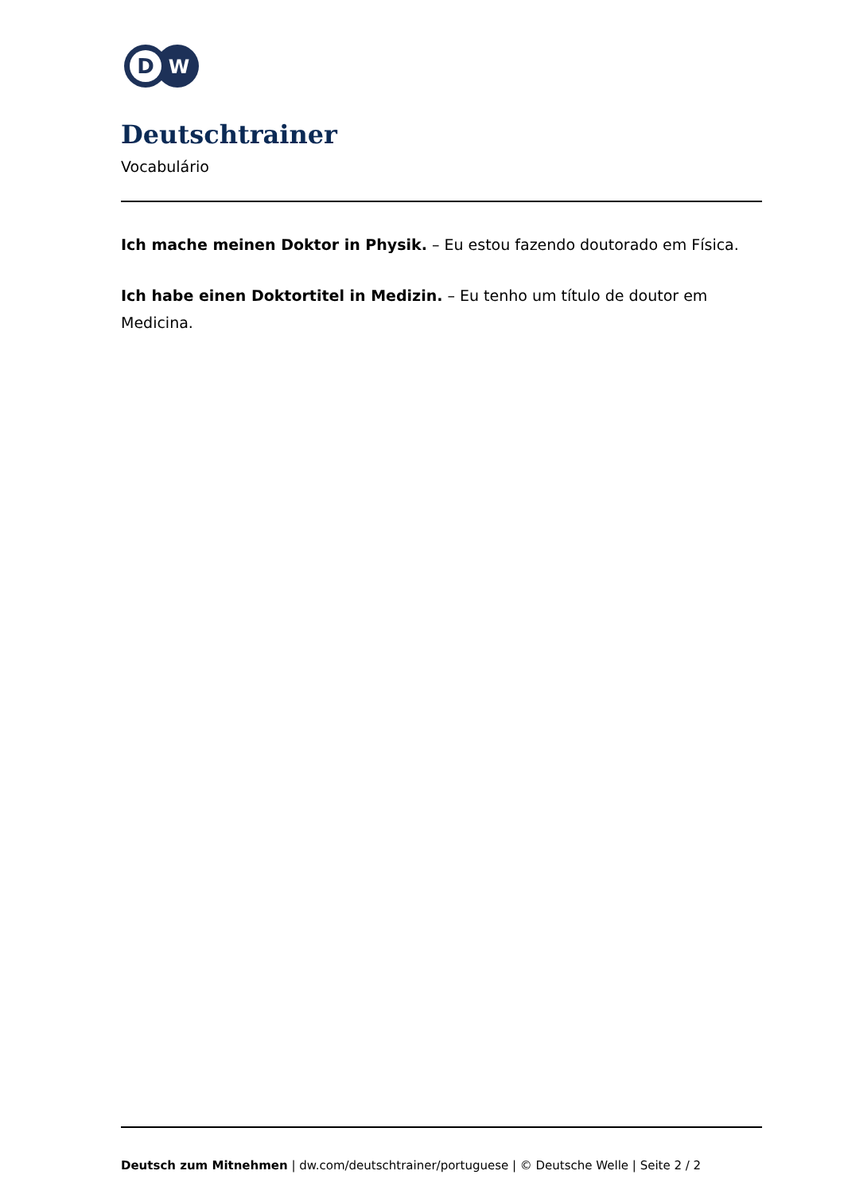D
W
Deutschtrainer
Vocabulário
Ich mache meinen Doktor in Physik. – Eu estou fazendo doutorado em Física.
Ich habe einen Doktortitel in Medizin. – Eu tenho um título de doutor em Medicina.
Deutsch zum Mitnehmen | dw.com/deutschtrainer/portuguese | © Deutsche Welle | Seite 2 / 2